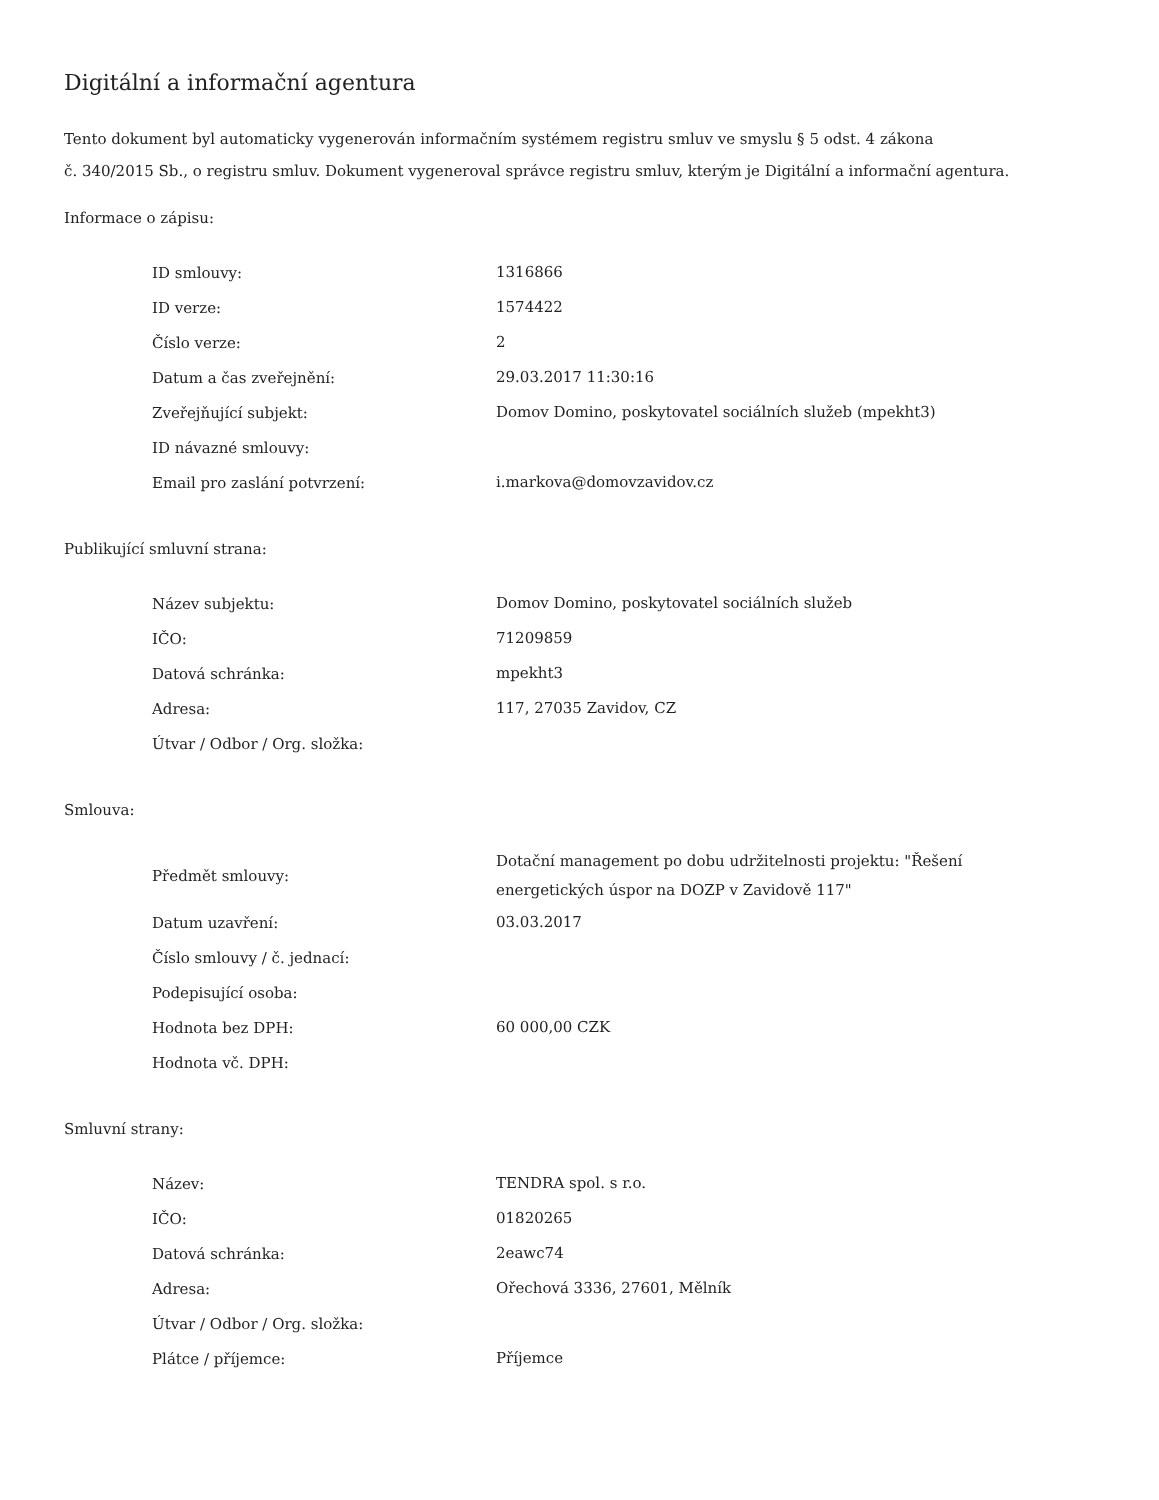Digitální a informační agentura
Tento dokument byl automaticky vygenerován informačním systémem registru smluv ve smyslu § 5 odst. 4 zákona
č. 340/2015 Sb., o registru smluv. Dokument vygeneroval správce registru smluv, kterým je Digitální a informační agentura.
Informace o zápisu:
| ID smlouvy: | 1316866 |
| ID verze: | 1574422 |
| Číslo verze: | 2 |
| Datum a čas zveřejnění: | 29.03.2017 11:30:16 |
| Zveřejňující subjekt: | Domov Domino, poskytovatel sociálních služeb (mpekht3) |
| ID návazné smlouvy: | |
| Email pro zaslání potvrzení: | i.markova@domovzavidov.cz |
Publikující smluvní strana:
| Název subjektu: | Domov Domino, poskytovatel sociálních služeb |
| IČO: | 71209859 |
| Datová schránka: | mpekht3 |
| Adresa: | 117, 27035 Zavidov, CZ |
| Útvar / Odbor / Org. složka: | |
Smlouva:
| Předmět smlouvy: | Dotační management po dobu udržitelnosti projektu: "Řešení energetických úspor na DOZP v Zavidově 117" |
| Datum uzavření: | 03.03.2017 |
| Číslo smlouvy / č. jednací: | |
| Podepisující osoba: | |
| Hodnota bez DPH: | 60 000,00 CZK |
| Hodnota vč. DPH: | |
Smluvní strany:
| Název: | TENDRA spol. s r.o. |
| IČO: | 01820265 |
| Datová schránka: | 2eawc74 |
| Adresa: | Ořechová 3336, 27601, Mělník |
| Útvar / Odbor / Org. složka: | |
| Plátce / příjemce: | Příjemce |